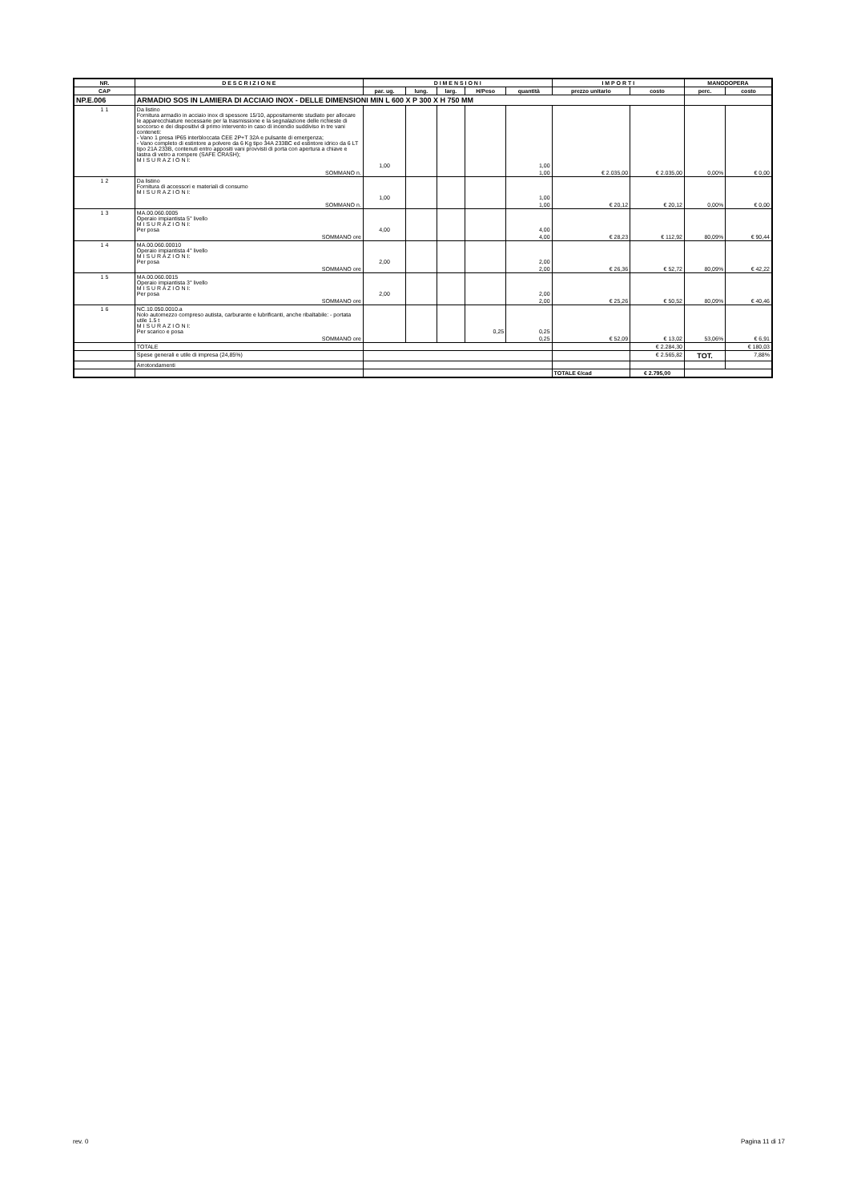| NR. | D E S C R I Z I O N E | D I M E N S I O N I | | | | | I M P O R T I | | MANODOPERA | |
| --- | --- | --- | --- | --- | --- | --- | --- | --- | --- | --- |
| CAP | | par. ug. | lung. | larg. | H/Peso | quantità | prezzo unitario | costo | perc. | costo |
| NP.E.006 | ARMADIO SOS IN LAMIERA DI ACCIAIO INOX - DELLE DIMENSIONI MIN L 600 X P 300 X H 750 MM | | | | | | | | | |
| 1 1 | Da listino Fornitura armadio in acciaio inox di spessore 15/10, appositamente studiato per allocare le apparecchiature necessarie per la trasmissione e la segnalazione delle richieste di soccorso e dei dispositivi di primo intervento in caso di incendio suddiviso in tre vani conteneti: - Vano 1 presa IP65 interbloccata CEE 2P+T 32A e pulsante di emergenza; - Vano completo di estintore a polvere da 6 Kg tipo 34A 233BC ed estintore idrico da 6 LT tipo 21A 233B, contenuti entro appositi vani provvisti di porta con apertura a chiave e lastra di vetro a rompere (SAFE CRASH); M I S U R A Z I O N I: | 1,00 | | | | 1,00 | | | | |
| | SOMMANO n. | | | | | 1,00 | € 2.035,00 | € 2.035,00 | 0,00% | € 0,00 |
| 1 2 | Da listino Fornitura di accessori e materiali di consumo M I S U R A Z I O N I: | 1,00 | | | | 1,00 | | | | |
| | SOMMANO n. | | | | | 1,00 | € 20,12 | € 20,12 | 0,00% | € 0,00 |
| 1 3 | MA.00.060.0005 Operaio impiantista 5° livello M I S U R A Z I O N I: Per posa | 4,00 | | | | 4,00 | | | | |
| | SOMMANO ore | | | | | 4,00 | € 28,23 | € 112,92 | 80,09% | € 90,44 |
| 1 4 | MA.00.060.00010 Operaio impiantista 4° livello M I S U R A Z I O N I: Per posa | 2,00 | | | | 2,00 | | | | |
| | SOMMANO ore | | | | | 2,00 | € 26,36 | € 52,72 | 80,09% | € 42,22 |
| 1 5 | MA.00.060.0015 Operaio impiantista 3° livello M I S U R A Z I O N I: Per posa | 2,00 | | | | 2,00 | | | | |
| | SOMMANO ore | | | | | 2,00 | € 25,26 | € 50,52 | 80,09% | € 40,46 |
| 1 6 | NC.10.050.0010.a Nolo automezzo compreso autista, carburante e lubrificanti, anche ribaltabile: - portata utile 1.5 t M I S U R A Z I O N I: Per scarico e posa | | | | 0,25 | 0,25 | | | | |
| | SOMMANO ore | | | | | 0,25 | € 52,09 | € 13,02 | 53,06% | € 6,91 |
| | TOTALE | | | | | | | € 2.284,30 | | € 180,03 |
| | Spese generali e utile di impresa (24,85%) | | | | | | | € 2.565,82 | TOT. | 7,88% |
| | Arrotondamenti | | | | | | | | | |
| | | | | | | | TOTALE €/cad | € 2.795,00 | | |
rev. 0 Pagina 11 di 17